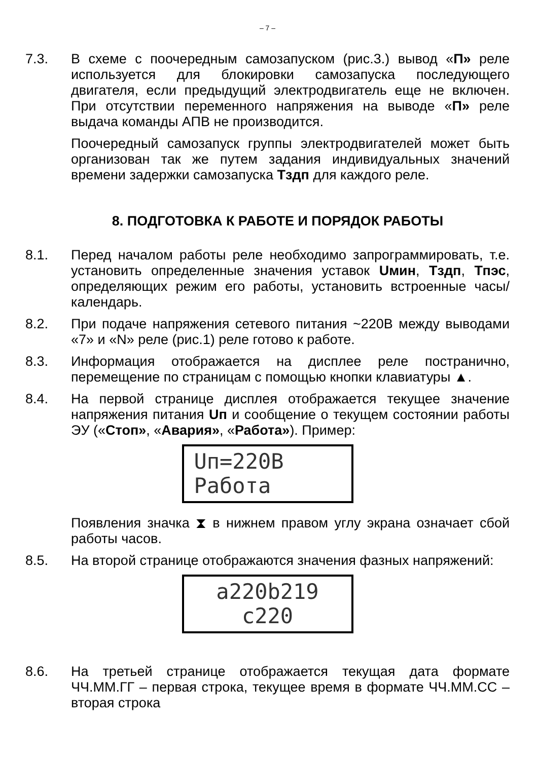– 7 –
7.3. В схеме с поочередным самозапуском (рис.3.) вывод «П» реле используется для блокировки самозапуска последующего двигателя, если предыдущий электродвигатель еще не включен. При отсутствии переменного напряжения на выводе «П» реле выдача команды АПВ не производится.
Поочередный самозапуск группы электродвигателей может быть организован так же путем задания индивидуальных значений времени задержки самозапуска Тздп для каждого реле.
8. ПОДГОТОВКА К РАБОТЕ И ПОРЯДОК РАБОТЫ
8.1. Перед началом работы реле необходимо запрограммировать, т.е. установить определенные значения уставок Uмин, Тздп, Тпэс, определяющих режим его работы, установить встроенные часы/календарь.
8.2. При подаче напряжения сетевого питания ~220В между выводами «7» и «N» реле (рис.1) реле готово к работе.
8.3. Информация отображается на дисплее реле постранично, перемещение по страницам с помощью кнопки клавиатуры ▲.
8.4. На первой странице дисплея отображается текущее значение напряжения питания Uп и сообщение о текущем состоянии работы ЭУ («Стоп», «Авария», «Работа»). Пример:
Uп=220В
Работа
Появления значка ⧗ в нижнем правом углу экрана означает сбой работы часов.
8.5. На второй странице отображаются значения фазных напряжений:
a220b219
c220
8.6. На третьей странице отображается текущая дата формате ЧЧ.ММ.ГГ – первая строка, текущее время в формате ЧЧ.ММ.СС – вторая строка